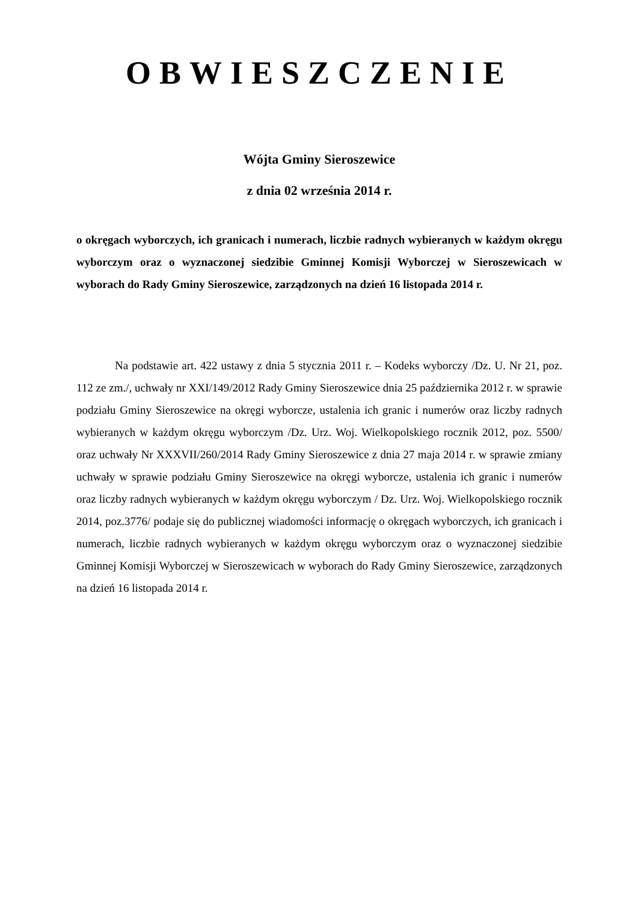OBWIESZCZENIE
Wójta Gminy Sieroszewice
z dnia 02 września 2014 r.
o okręgach wyborczych, ich granicach i numerach, liczbie radnych wybieranych w każdym okręgu wyborczym oraz o wyznaczonej siedzibie Gminnej Komisji Wyborczej w Sieroszewicach w wyborach do Rady Gminy Sieroszewice, zarządzonych na dzień 16 listopada 2014 r.
Na podstawie art. 422 ustawy z dnia 5 stycznia 2011 r. – Kodeks wyborczy /Dz. U. Nr 21, poz. 112 ze zm./, uchwały nr XXI/149/2012 Rady Gminy Sieroszewice dnia 25 października 2012 r. w sprawie podziału Gminy Sieroszewice na okręgi wyborcze, ustalenia ich granic i numerów oraz liczby radnych wybieranych w każdym okręgu wyborczym /Dz. Urz. Woj. Wielkopolskiego rocznik 2012, poz. 5500/ oraz uchwały Nr XXXVII/260/2014 Rady Gminy Sieroszewice z dnia 27 maja 2014 r. w sprawie zmiany uchwały w sprawie podziału Gminy Sieroszewice na okręgi wyborcze, ustalenia ich granic i numerów oraz liczby radnych wybieranych w każdym okręgu wyborczym / Dz. Urz. Woj. Wielkopolskiego rocznik 2014, poz.3776/ podaje się do publicznej wiadomości informację o okręgach wyborczych, ich granicach i numerach, liczbie radnych wybieranych w każdym okręgu wyborczym oraz o wyznaczonej siedzibie Gminnej Komisji Wyborczej w Sieroszewicach w wyborach do Rady Gminy Sieroszewice, zarządzonych na dzień 16 listopada 2014 r.